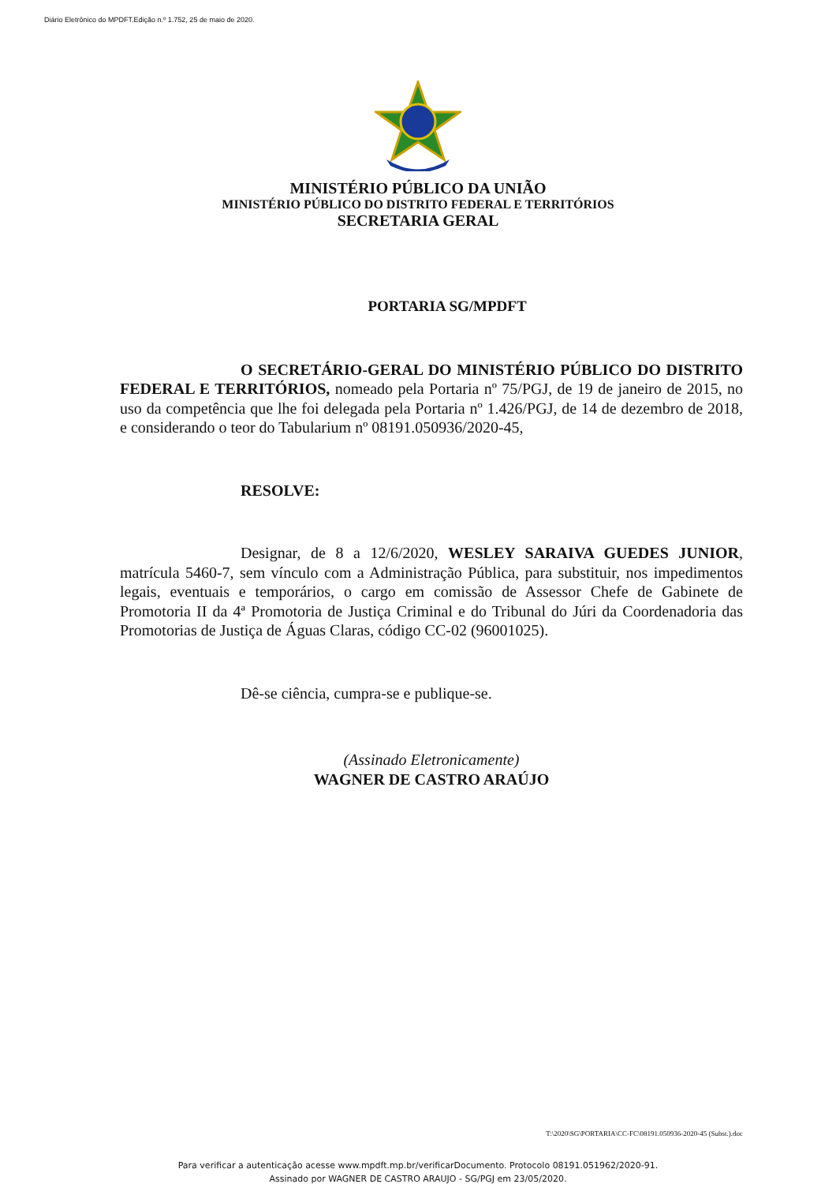Diário Eletrônico do MPDFT.Edição n.º 1.752, 25 de maio de 2020.
MINISTÉRIO PÚBLICO DA UNIÃO
MINISTÉRIO PÚBLICO DO DISTRITO FEDERAL E TERRITÓRIOS
SECRETARIA GERAL
PORTARIA SG/MPDFT
O SECRETÁRIO-GERAL DO MINISTÉRIO PÚBLICO DO DISTRITO FEDERAL E TERRITÓRIOS, nomeado pela Portaria nº 75/PGJ, de 19 de janeiro de 2015, no uso da competência que lhe foi delegada pela Portaria nº 1.426/PGJ, de 14 de dezembro de 2018, e considerando o teor do Tabularium nº 08191.050936/2020-45,
RESOLVE:
Designar, de 8 a 12/6/2020, WESLEY SARAIVA GUEDES JUNIOR, matrícula 5460-7, sem vínculo com a Administração Pública, para substituir, nos impedimentos legais, eventuais e temporários, o cargo em comissão de Assessor Chefe de Gabinete de Promotoria II da 4ª Promotoria de Justiça Criminal e do Tribunal do Júri da Coordenadoria das Promotorias de Justiça de Águas Claras, código CC-02 (96001025).
Dê-se ciência, cumpra-se e publique-se.
(Assinado Eletronicamente)
WAGNER DE CASTRO ARAÚJO
T:\2020\SG\PORTARIA\CC-FC\08191.050936-2020-45 (Subst.).doc
Para verificar a autenticação acesse www.mpdft.mp.br/verificarDocumento. Protocolo 08191.051962/2020-91.
Assinado por WAGNER DE CASTRO ARAUJO - SG/PGJ em 23/05/2020.